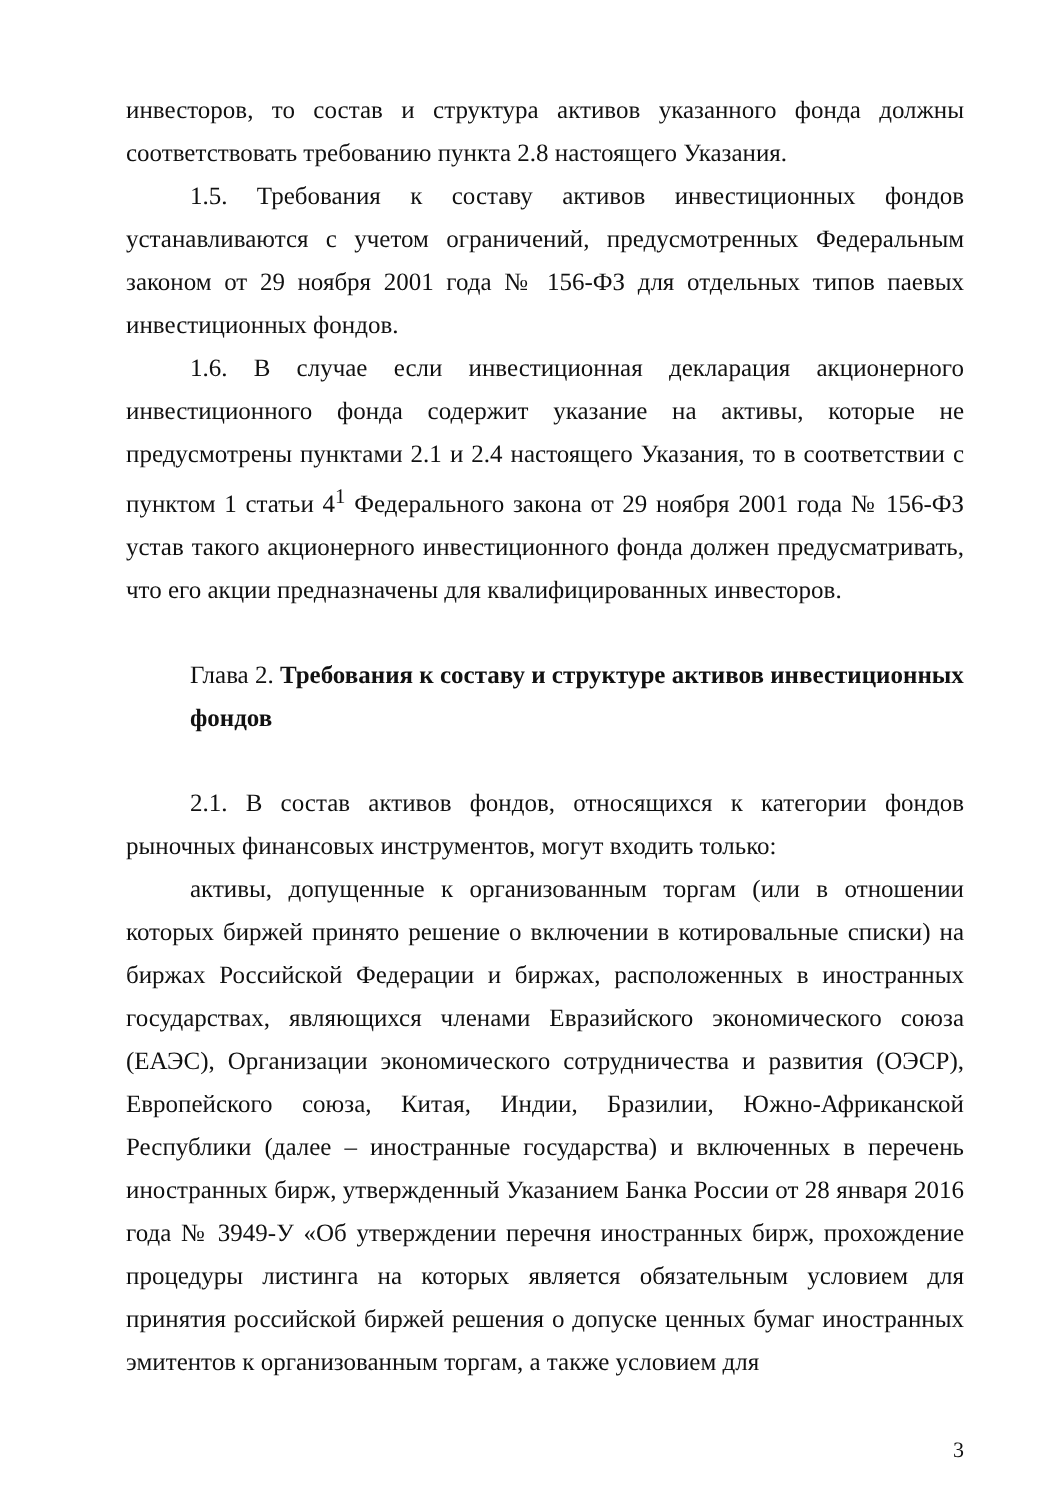инвесторов, то состав и структура активов указанного фонда должны соответствовать требованию пункта 2.8 настоящего Указания.
1.5. Требования к составу активов инвестиционных фондов устанавливаются с учетом ограничений, предусмотренных Федеральным законом от 29 ноября 2001 года № 156-ФЗ для отдельных типов паевых инвестиционных фондов.
1.6. В случае если инвестиционная декларация акционерного инвестиционного фонда содержит указание на активы, которые не предусмотрены пунктами 2.1 и 2.4 настоящего Указания, то в соответствии с пунктом 1 статьи 4<sup>1</sup> Федерального закона от 29 ноября 2001 года № 156-ФЗ устав такого акционерного инвестиционного фонда должен предусматривать, что его акции предназначены для квалифицированных инвесторов.
Глава 2. Требования к составу и структуре активов инвестиционных фондов
2.1. В состав активов фондов, относящихся к категории фондов рыночных финансовых инструментов, могут входить только:
активы, допущенные к организованным торгам (или в отношении которых биржей принято решение о включении в котировальные списки) на биржах Российской Федерации и биржах, расположенных в иностранных государствах, являющихся членами Евразийского экономического союза (ЕАЭС), Организации экономического сотрудничества и развития (ОЭСР), Европейского союза, Китая, Индии, Бразилии, Южно-Африканской Республики (далее – иностранные государства) и включенных в перечень иностранных бирж, утвержденный Указанием Банка России от 28 января 2016 года № 3949-У «Об утверждении перечня иностранных бирж, прохождение процедуры листинга на которых является обязательным условием для принятия российской биржей решения о допуске ценных бумаг иностранных эмитентов к организованным торгам, а также условием для
3